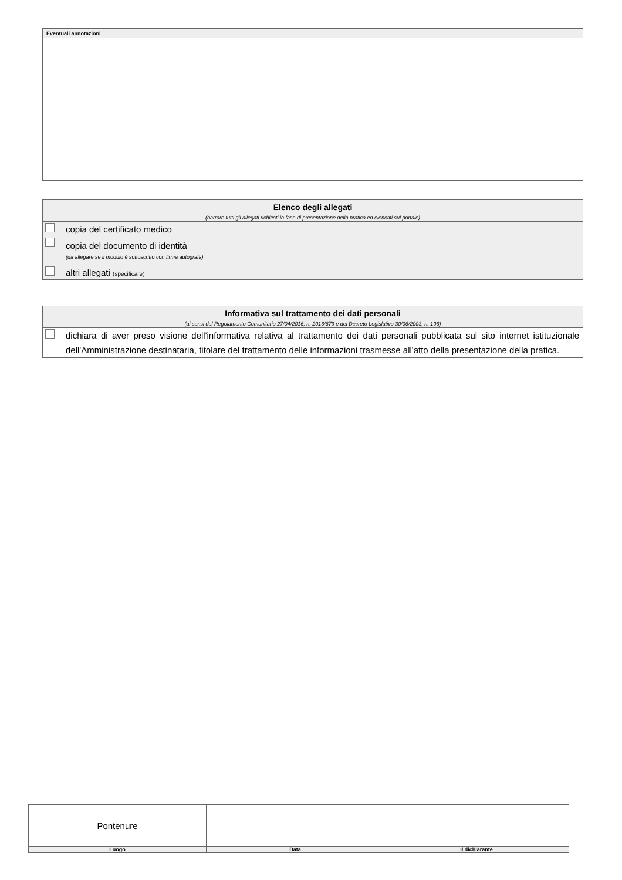| Eventuali annotazioni |
| --- |
| Elenco degli allegati (barrare tutti gli allegati richiesti in fase di presentazione della pratica ed elencati sul portale) | |
| --- | --- |
| | copia del certificato medico |
| | copia del documento di identità (da allegare se il modulo è sottoscritto con firma autografa) |
| | altri allegati (specificare) |
| Informativa sul trattamento dei dati personali (ai sensi del Regolamento Comunitario 27/04/2016, n. 2016/679 e del Decreto Legislativo 30/06/2003, n. 196) | |
| --- | --- |
| | dichiara di aver preso visione dell'informativa relativa al trattamento dei dati personali pubblicata sul sito internet istituzionale dell'Amministrazione destinataria, titolare del trattamento delle informazioni trasmesse all'atto della presentazione della pratica. |
| Pontenure | | |
| Luogo | Data | Il dichiarante |